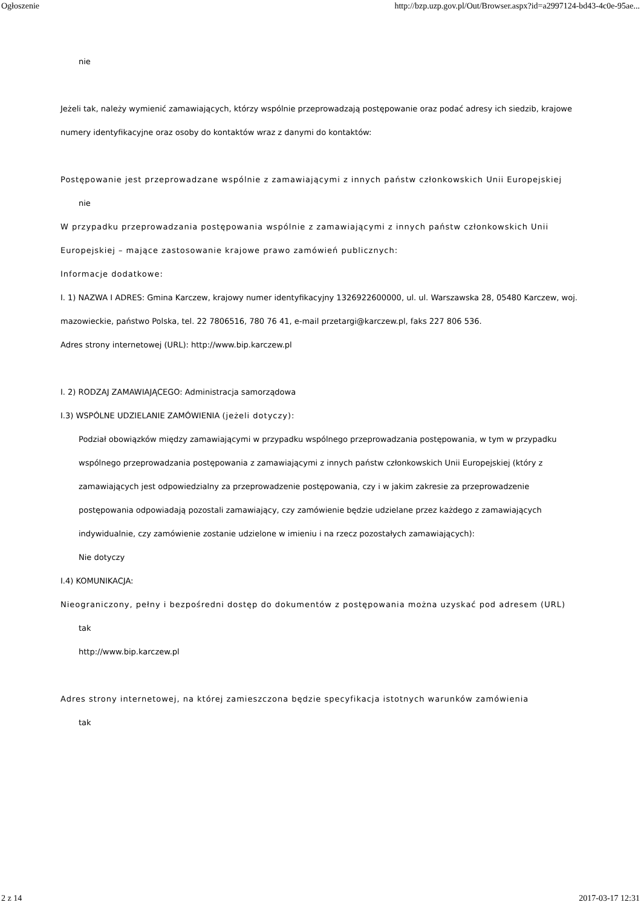Ogłoszenie http://bzp.uzp.gov.pl/Out/Browser.aspx?id=a2997124-bd43-4c0e-95ae...
nie
Jeżeli tak, należy wymienić zamawiających, którzy wspólnie przeprowadzają postępowanie oraz podać adresy ich siedzib, krajowe numery identyfikacyjne oraz osoby do kontaktów wraz z danymi do kontaktów:
Postępowanie jest przeprowadzane wspólnie z zamawiającymi z innych państw członkowskich Unii Europejskiej
nie
W przypadku przeprowadzania postępowania wspólnie z zamawiającymi z innych państw członkowskich Unii Europejskiej – mające zastosowanie krajowe prawo zamówień publicznych:
Informacje dodatkowe:
I. 1) NAZWA I ADRES: Gmina Karczew, krajowy numer identyfikacyjny 1326922600000, ul. ul. Warszawska 28, 05480 Karczew, woj. mazowieckie, państwo Polska, tel. 22 7806516, 780 76 41, e-mail przetargi@karczew.pl, faks 227 806 536.
Adres strony internetowej (URL): http://www.bip.karczew.pl
I. 2) RODZAJ ZAMAWIAJĄCEGO: Administracja samorządowa
I.3) WSPÓLNE UDZIELANIE ZAMÓWIENIA (jeżeli dotyczy):
Podział obowiązków między zamawiającymi w przypadku wspólnego przeprowadzania postępowania, w tym w przypadku wspólnego przeprowadzania postępowania z zamawiającymi z innych państw członkowskich Unii Europejskiej (który z zamawiających jest odpowiedzialny za przeprowadzenie postępowania, czy i w jakim zakresie za przeprowadzenie postępowania odpowiadają pozostali zamawiający, czy zamówienie będzie udzielane przez każdego z zamawiających indywidualnie, czy zamówienie zostanie udzielone w imieniu i na rzecz pozostałych zamawiających):
Nie dotyczy
I.4) KOMUNIKACJA:
Nieograniczony, pełny i bezpośredni dostęp do dokumentów z postępowania można uzyskać pod adresem (URL)
tak
http://www.bip.karczew.pl
Adres strony internetowej, na której zamieszczona będzie specyfikacja istotnych warunków zamówienia
tak
2 z 14 2017-03-17 12:31